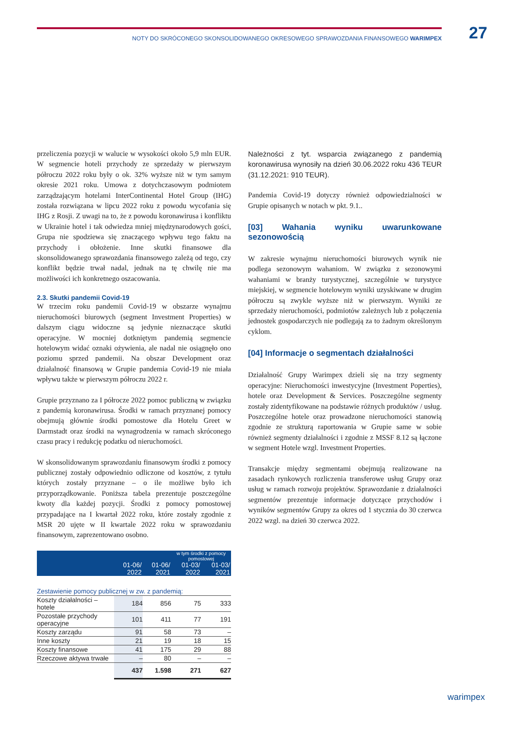NOTY DO SKRÓCONEGO SKONSOLIDOWANEGO OKRESOWEGO SPRAWOZDANIA FINANSOWEGO WARIMPEX 27
przeliczenia pozycji w walucie w wysokości około 5,9 mln EUR. W segmencie hoteli przychody ze sprzedaży w pierwszym półroczu 2022 roku były o ok. 32% wyższe niż w tym samym okresie 2021 roku. Umowa z dotychczasowym podmiotem zarządzającym hotelami InterContinental Hotel Group (IHG) została rozwiązana w lipcu 2022 roku z powodu wycofania się IHG z Rosji. Z uwagi na to, że z powodu koronawirusa i konfliktu w Ukrainie hotel i tak odwiedza mniej międzynarodowych gości, Grupa nie spodziewa się znaczącego wpływu tego faktu na przychody i obłożenie. Inne skutki finansowe dla skonsolidowanego sprawozdania finansowego zależą od tego, czy konflikt będzie trwał nadal, jednak na tę chwilę nie ma możliwości ich konkretnego oszacowania.
2.3. Skutki pandemii Covid-19
W trzecim roku pandemii Covid-19 w obszarze wynajmu nieruchomości biurowych (segment Investment Properties) w dalszym ciągu widoczne są jedynie nieznaczące skutki operacyjne. W mocniej dotkniętym pandemią segmencie hotelowym widać oznaki ożywienia, ale nadal nie osiągnęło ono poziomu sprzed pandemii. Na obszar Development oraz działalność finansową w Grupie pandemia Covid-19 nie miała wpływu także w pierwszym półroczu 2022 r.
Grupie przyznano za I półrocze 2022 pomoc publiczną w związku z pandemią koronawirusa. Środki w ramach przyznanej pomocy obejmują głównie środki pomostowe dla Hotelu Greet w Darmstadt oraz środki na wynagrodzenia w ramach skróconego czasu pracy i redukcję podatku od nieruchomości.
W skonsolidowanym sprawozdaniu finansowym środki z pomocy publicznej zostały odpowiednio odliczone od kosztów, z tytułu których zostały przyznane – o ile możliwe było ich przyporządkowanie. Poniższa tabela prezentuje poszczególne kwoty dla każdej pozycji. Środki z pomocy pomostowej przypadające na I kwartał 2022 roku, które zostały zgodnie z MSR 20 ujęte w II kwartale 2022 roku w sprawozdaniu finansowym, zaprezentowano osobno.
| | | | w tym środki z pomocy pomostowej | |
| --- | --- | --- | --- | --- |
| | 01-06/ 2022 | 01-06/ 2021 | 01-03/ 2022 | 01-03/ 2021 |
| Zestawienie pomocy publicznej w zw. z pandemią: | | | | |
| Koszty działalności – hotele | 184 | 856 | 75 | 333 |
| Pozostałe przychody operacyjne | 101 | 411 | 77 | 191 |
| Koszty zarządu | 91 | 58 | 73 | – |
| Inne koszty | 21 | 19 | 18 | 15 |
| Koszty finansowe | 41 | 175 | 29 | 88 |
| Rzeczowe aktywa trwałe | – | 80 | – | – |
| | 437 | 1.598 | 271 | 627 |
Należności z tyt. wsparcia związanego z pandemią koronawirusa wynosiły na dzień 30.06.2022 roku 436 TEUR (31.12.2021: 910 TEUR).
Pandemia Covid-19 dotyczy również odpowiedzialności w Grupie opisanych w notach w pkt. 9.1..
[03] Wahania wyniku uwarunkowane sezonowością
W zakresie wynajmu nieruchomości biurowych wynik nie podlega sezonowym wahaniom. W związku z sezonowymi wahaniami w branży turystycznej, szczególnie w turystyce miejskiej, w segmencie hotelowym wyniki uzyskiwane w drugim półroczu są zwykle wyższe niż w pierwszym. Wyniki ze sprzedaży nieruchomości, podmiotów zależnych lub z połączenia jednostek gospodarczych nie podlegają za to żadnym określonym cyklom.
[04] Informacje o segmentach działalności
Działalność Grupy Warimpex dzieli się na trzy segmenty operacyjne: Nieruchomości inwestycyjne (Investment Poperties), hotele oraz Development & Services. Poszczególne segmenty zostały zidentyfikowane na podstawie różnych produktów / usług. Poszczególne hotele oraz prowadzone nieruchomości stanowią zgodnie ze strukturą raportowania w Grupie same w sobie również segmenty działalności i zgodnie z MSSF 8.12 są łączone w segment Hotele wzgl. Investment Properties.
Transakcje między segmentami obejmują realizowane na zasadach rynkowych rozliczenia transferowe usług Grupy oraz usług w ramach rozwoju projektów. Sprawozdanie z działalności segmentów prezentuje informacje dotyczące przychodów i wyników segmentów Grupy za okres od 1 stycznia do 30 czerwca 2022 wzgl. na dzień 30 czerwca 2022.
warimpex